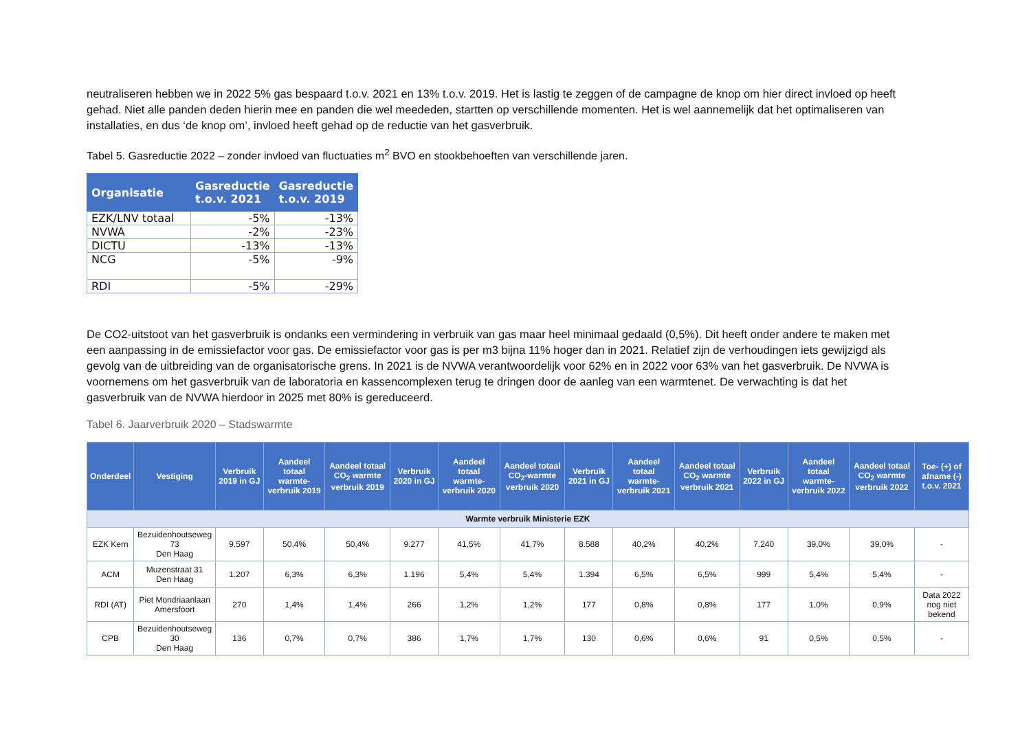neutraliseren hebben we in 2022 5% gas bespaard t.o.v. 2021 en 13% t.o.v. 2019. Het is lastig te zeggen of de campagne de knop om hier direct invloed op heeft gehad. Niet alle panden deden hierin mee en panden die wel meededen, startten op verschillende momenten. Het is wel aannemelijk dat het optimaliseren van installaties, en dus ‘de knop om’, invloed heeft gehad op de reductie van het gasverbruik.
Tabel 5. Gasreductie 2022 – zonder invloed van fluctuaties m<sup>2</sup> BVO en stookbehoeften van verschillende jaren.
| Organisatie | Gasreductie t.o.v. 2021 | Gasreductie t.o.v. 2019 |
| --- | --- | --- |
| EZK/LNV totaal | -5% | -13% |
| NVWA | -2% | -23% |
| DICTU | -13% | -13% |
| NCG | -5% | -9% |
| RDI | -5% | -29% |
De CO2-uitstoot van het gasverbruik is ondanks een vermindering in verbruik van gas maar heel minimaal gedaald (0,5%). Dit heeft onder andere te maken met een aanpassing in de emissiefactor voor gas. De emissiefactor voor gas is per m3 bijna 11% hoger dan in 2021. Relatief zijn de verhoudingen iets gewijzigd als gevolg van de uitbreiding van de organisatorische grens. In 2021 is de NVWA verantwoordelijk voor 62% en in 2022 voor 63% van het gasverbruik. De NVWA is voornemens om het gasverbruik van de laboratoria en kassencomplexen terug te dringen door de aanleg van een warmtenet. De verwachting is dat het gasverbruik van de NVWA hierdoor in 2025 met 80% is gereduceerd.
Tabel 6. Jaarverbruik 2020 – Stadswarmte
| Onderdeel | Vestiging | Verbruik 2019 in GJ | Aandeel totaal warmte-verbruik 2019 | Aandeel totaal CO<sub>2</sub> warmte verbruik 2019 | Verbruik 2020 in GJ | Aandeel totaal warmte-verbruik 2020 | Aandeel totaal CO<sub>2</sub>-warmte verbruik 2020 | Verbruik 2021 in GJ | Aandeel totaal warmte-verbruik 2021 | Aandeel totaal CO<sub>2</sub> warmte verbruik 2021 | Verbruik 2022 in GJ | Aandeel totaal warmte-verbruik 2022 | Aandeel totaal CO<sub>2</sub> warmte verbruik 2022 | Toe- (+) of afname (-) t.o.v. 2021 |
| --- | --- | --- | --- | --- | --- | --- | --- | --- | --- | --- | --- | --- | --- | --- |
| Warmte verbruik Ministerie EZK | | | | | | | | | | | | | | |
| EZK Kern | Bezuidenhoutseweg 73 Den Haag | 9.597 | 50,4% | 50,4% | 9.277 | 41,5% | 41,7% | 8.588 | 40,2% | 40,2% | 7.240 | 39,0% | 39,0% | - |
| ACM | Muzenstraat 31 Den Haag | 1.207 | 6,3% | 6,3% | 1.196 | 5,4% | 5,4% | 1.394 | 6,5% | 6,5% | 999 | 5,4% | 5,4% | - |
| RDI (AT) | Piet Mondriaanlaan Amersfoort | 270 | 1,4% | 1,4% | 266 | 1,2% | 1,2% | 177 | 0,8% | 0,8% | 177 | 1,0% | 0,9% | Data 2022 nog niet bekend |
| CPB | Bezuidenhoutseweg 30 Den Haag | 136 | 0,7% | 0,7% | 386 | 1,7% | 1,7% | 130 | 0,6% | 0,6% | 91 | 0,5% | 0,5% | - |